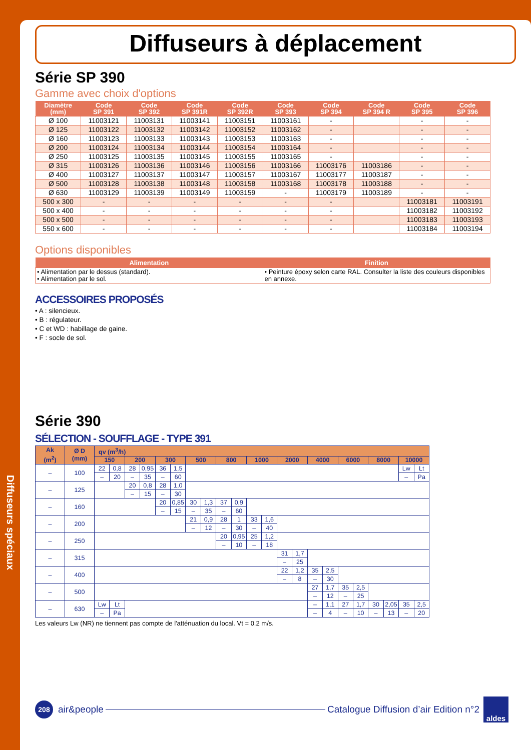Diffuseurs spéciaux
Diffuseurs à déplacement
Série SP 390
Gamme avec choix d'options
| Diamètre (mm) | Code SP 391 | Code SP 392 | Code SP 391R | Code SP 392R | Code SP 393 | Code SP 394 | Code SP 394 R | Code SP 395 | Code SP 396 |
| --- | --- | --- | --- | --- | --- | --- | --- | --- | --- |
| Ø 100 | 11003121 | 11003131 | 11003141 | 11003151 | 11003161 | - | | - | - |
| Ø 125 | 11003122 | 11003132 | 11003142 | 11003152 | 11003162 | - | | - | - |
| Ø 160 | 11003123 | 11003133 | 11003143 | 11003153 | 11003163 | - | | - | - |
| Ø 200 | 11003124 | 11003134 | 11003144 | 11003154 | 11003164 | - | | - | - |
| Ø 250 | 11003125 | 11003135 | 11003145 | 11003155 | 11003165 | - | | - | - |
| Ø 315 | 11003126 | 11003136 | 11003146 | 11003156 | 11003166 | 11003176 | 11003186 | - | - |
| Ø 400 | 11003127 | 11003137 | 11003147 | 11003157 | 11003167 | 11003177 | 11003187 | - | - |
| Ø 500 | 11003128 | 11003138 | 11003148 | 11003158 | 11003168 | 11003178 | 11003188 | - | - |
| Ø 630 | 11003129 | 11003139 | 11003149 | 11003159 | - | 11003179 | 11003189 | - | - |
| 500 x 300 | - | - | - | - | - | - | | 11003181 | 11003191 |
| 500 x 400 | - | - | - | - | - | - | | 11003182 | 11003192 |
| 500 x 500 | - | - | - | - | - | - | | 11003183 | 11003193 |
| 550 x 600 | - | - | - | - | - | - | | 11003184 | 11003194 |
Options disponibles
| Alimentation | Finition |
| --- | --- |
| • Alimentation par le dessus (standard). • Alimentation par le sol. | • Peinture époxy selon carte RAL. Consulter la liste des couleurs disponibles en annexe. |
ACCESSOIRES PROPOSÉS
• A : silencieux.
• B : régulateur.
• C et WD : habillage de gaine.
• F : socle de sol.
Série 390
SÉLECTION - SOUFFLAGE - TYPE 391
| Ak (m<sup>2</sup>) | Ø D (mm) | qv (m<sup>3</sup>/h) | | | | | | | | | | | | | | | | | | | | | |
| --- | --- | --- | --- | --- | --- | --- | --- | --- | --- | --- | --- | --- | --- | --- | --- | --- | --- | --- | --- | --- | --- | --- | --- |
| | | 150 | | 200 | | 300 | | 500 | | 800 | | 1000 | | 2000 | | 4000 | | 6000 | | 8000 | | 10000 | |
| – | 100 | 22 | 0,8 | 28 | 0,95 | 36 | 1,5 | | | | | | | | | | | | | | | Lw | Lt |
| | | – | 20 | – | 35 | – | 60 | | | | | | | | | | | | | | | – | Pa |
| – | 125 | | | 20 | 0,8 | 28 | 1,0 | | | | | | | | | | | | | | | | |
| | | | | – | 15 | – | 30 | | | | | | | | | | | | | | | | |
| – | 160 | | | | | 20 | 0,85 | 30 | 1,3 | 37 | 0,9 | | | | | | | | | | | | |
| | | | | | | – | 15 | – | 35 | – | 60 | | | | | | | | | | | | |
| – | 200 | | | | | | | 21 | 0,9 | 28 | 1 | 33 | 1,6 | | | | | | | | | | |
| | | | | | | | | – | 12 | – | 30 | – | 40 | | | | | | | | | | |
| – | 250 | | | | | | | | | 20 | 0,95 | 25 | 1,2 | | | | | | | | | | |
| | | | | | | | | | | – | 10 | – | 18 | | | | | | | | | | |
| – | 315 | | | | | | | | | | | | | 31 | 1,7 | | | | | | | | |
| | | | | | | | | | | | | | | – | 25 | | | | | | | | |
| – | 400 | | | | | | | | | | | | | 22 | 1,2 | 35 | 2,5 | | | | | | |
| | | | | | | | | | | | | | | – | 8 | – | 30 | | | | | | |
| – | 500 | | | | | | | | | | | | | | | 27 | 1,7 | 35 | 2,5 | | | | |
| | | | | | | | | | | | | | | | | – | 12 | – | 25 | | | | |
| – | 630 | Lw | Lt | | | | | | | | | | | | | – | 1,1 | 27 | 1,7 | 30 | 2,05 | 35 | 2,5 |
| | | – | Pa | | | | | | | | | | | | | – | 4 | – | 10 | – | 13 | – | 20 |
Les valeurs Lw (NR) ne tiennent pas compte de l'atténuation du local. Vt = 0.2 m/s.
208 air&people Catalogue Diffusion d’air Edition n°2 aldes